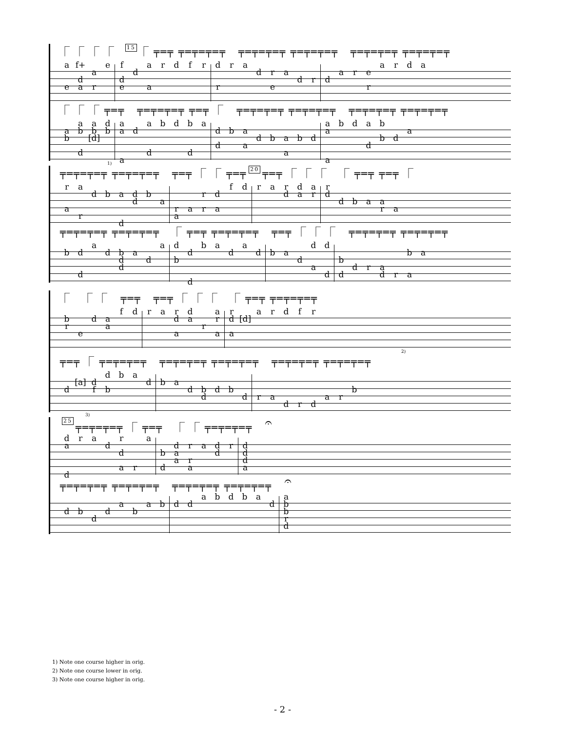⎾ ⎾ ⎾ ⎾ 15 ⎾ ╤═╤ ╤═╤═╤═╤ ╤═╤═╤═╤ ╤═╤═╤═╤ ╤═╤═╤═╤ ╤═╤═╤═╤
a
e
f+
d
a
a
r
e f
d
e
d a
a
r d f r d
r
r a
d
r
e
a
d
r
d
a
r
e
r
a r d a
⎾ ⎾ ⎾ ╤═╤ ╤═╤═╤═╤ ╤═╤ ⎾ ╤═╤═╤═╤ ╤═╤═╤═╤ ╤═╤═╤═╤ ╤═╤═╤═╤
a
b
a
b
d
a
b
[d]
d
b
a
a
a
d a
d
b d b
d
a
d
d
b
a
a
d
b
a
a
b
d a
a
a
b d a
d
b
b
d
a
1)
╤═╤═╤═╤ ╤═╤═╤═╤ ╤═╤ ⎾ ⎾ ╤═╤ 20 ╤═╤ ⎾ ⎾ ⎾ ⎾ ╤═╤ ╤═╤ ⎾
r
a
a
r
d
b
a
d
d
d
b
a
r
a
a
r
r
d
a
f d r a r
d
d
a
a
r
r
d
d
b
a
a
r
a
╤═╤═╤═╤ ╤═╤═╤═╤ ⎾ ╤═╤ ╤═╤═╤═╤ ╤═╤ ⎾ ⎾ ⎾ ╤═╤═╤═╤ ╤═╤═╤═╤
b
d
d
a
d
b
d
d
a
d a d
b
d
d
b a
d a
d
b
a
d d
a
d
d
b
d
d
r
a
d
r
b
a
a
⎾ ⎾ ⎾ ╤═╤ ╤═╤ ⎾ ⎾ ⎾ ⎾ ╤═╤ ╤═╤═╤═╤
b
r
e
d
a
a
f d r a r
d
a
d
a
r a
r
a
r
d
a
[d] a r d f r
2)
╤═╤ ⎾ ╤═╤═╤═╤ ╤═╤═╤═╤ ╤═╤═╤═╤ ╤═╤═╤═╤ ╤═╤═╤═╤
d
[a]
d
f
d
b
b a
d
b
a
d
b
d
d
b
d
r
a
d
r
d
a
r
b
3)
25 ╤═╤═╤═╤ ⎾ ╤═╤ ⎾ ⎾ ╤═╤═╤═╤ 𝄐
d
a
d
r a
d r
d
a
r a
b
d
d
a
a
r
r
a
a
d
d
r
d
d
d
a
╤═╤═╤═╤ ╤═╤═╤═╤ ╤═╤═╤═╤ ╤═╤═╤═╤ 𝄐
d
b
d
d
a
b
a
b
d
d a b d b a
d a
b
b
r
d
1) Note one course higher in orig.
2) Note one course lower in orig.
3) Note one course higher in orig.
- 2 -